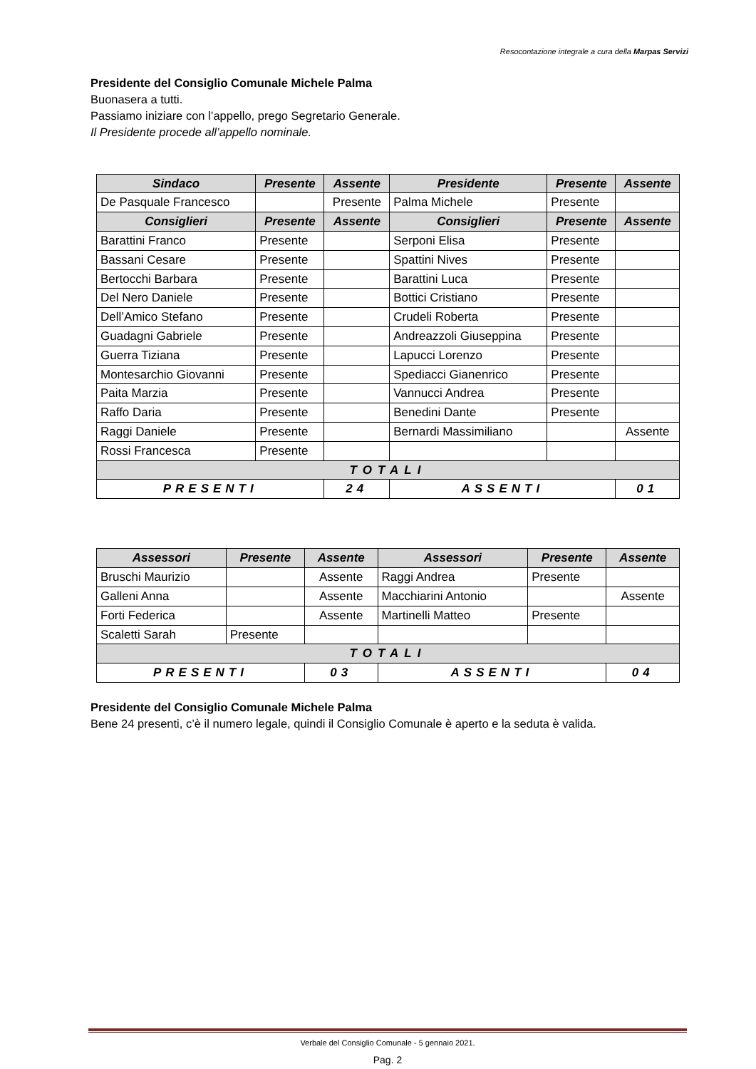Resocontazione integrale a cura della Marpas Servizi
Presidente del Consiglio Comunale Michele Palma
Buonasera a tutti.
Passiamo iniziare con l’appello, prego Segretario Generale.
Il Presidente procede all’appello nominale.
| Sindaco | Presente | Assente | Presidente | Presente | Assente |
| --- | --- | --- | --- | --- | --- |
| De Pasquale Francesco | | Presente | Palma Michele | Presente | |
| Consiglieri | Presente | Assente | Consiglieri | Presente | Assente |
| Barattini Franco | Presente | | Serponi Elisa | Presente | |
| Bassani Cesare | Presente | | Spattini Nives | Presente | |
| Bertocchi Barbara | Presente | | Barattini Luca | Presente | |
| Del Nero Daniele | Presente | | Bottici Cristiano | Presente | |
| Dell’Amico Stefano | Presente | | Crudeli Roberta | Presente | |
| Guadagni Gabriele | Presente | | Andreazzoli Giuseppina | Presente | |
| Guerra Tiziana | Presente | | Lapucci Lorenzo | Presente | |
| Montesarchio Giovanni | Presente | | Spediacci Gianenrico | Presente | |
| Paita Marzia | Presente | | Vannucci Andrea | Presente | |
| Raffo Daria | Presente | | Benedini Dante | Presente | |
| Raggi Daniele | Presente | | Bernardi Massimiliano | | Assente |
| Rossi Francesca | Presente | | | | |
| TOTALI | | | | | |
| PRESENTI | | 24 | ASSENTI | | 01 |
| Assessori | Presente | Assente | Assessori | Presente | Assente |
| --- | --- | --- | --- | --- | --- |
| Bruschi Maurizio | | Assente | Raggi Andrea | Presente | |
| Galleni Anna | | Assente | Macchiarini Antonio | | Assente |
| Forti Federica | | Assente | Martinelli Matteo | Presente | |
| Scaletti Sarah | Presente | | | | |
| TOTALI | | | | | |
| PRESENTI | | 03 | ASSENTI | | 04 |
Presidente del Consiglio Comunale Michele Palma
Bene 24 presenti, c’è il numero legale, quindi il Consiglio Comunale è aperto e la seduta è valida.
Verbale del Consiglio Comunale - 5 gennaio 2021.
Pag. 2